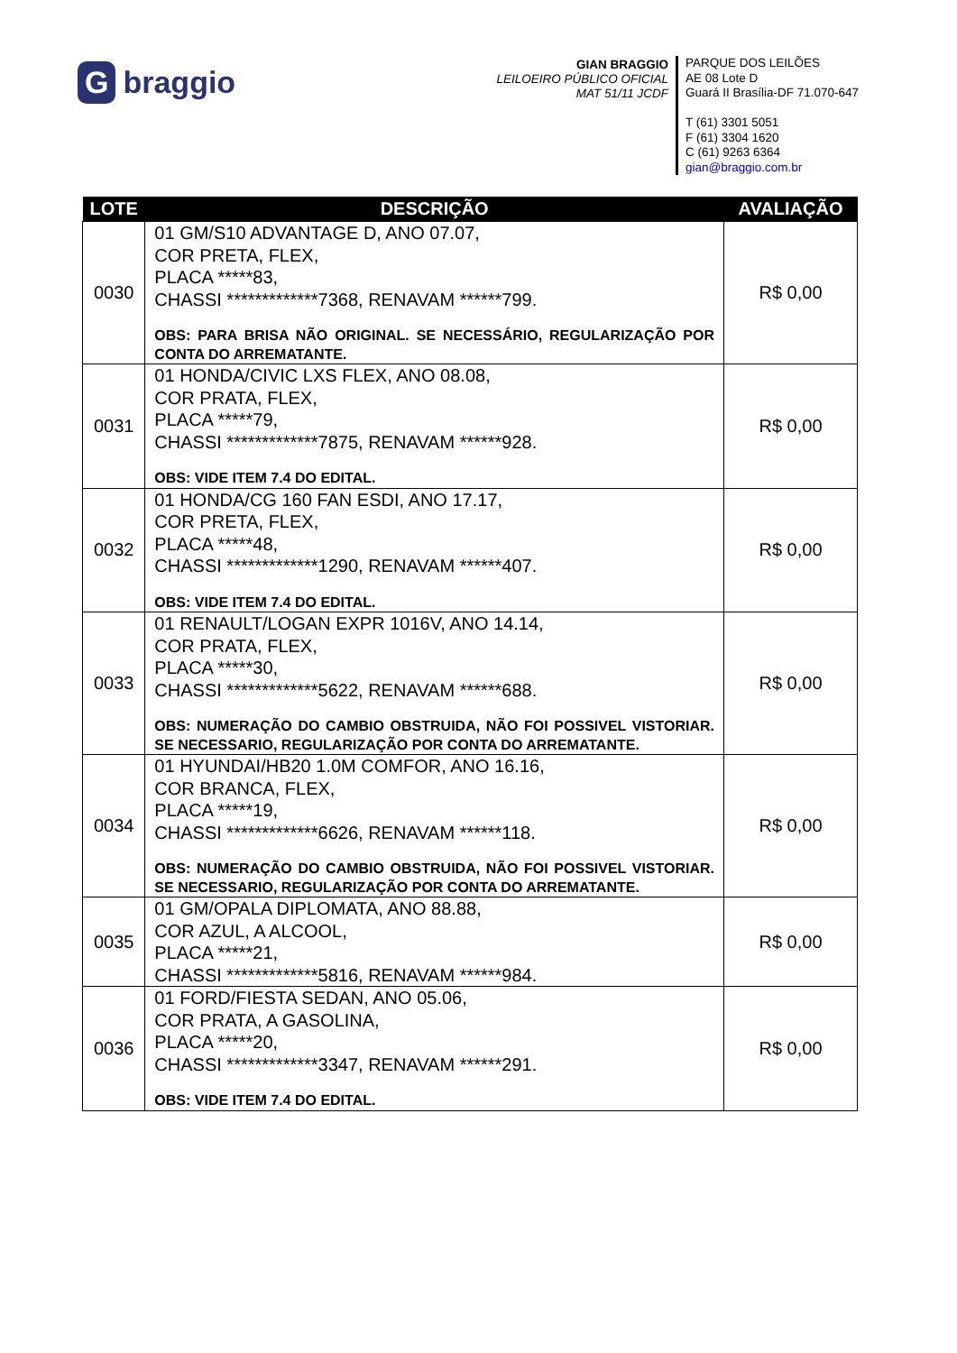Gbraggio
GIAN BRAGGIO
LEILOEIRO PÚBLICO OFICIAL
MAT 51/11 JCDF
PARQUE DOS LEILÕES
AE 08 Lote D
Guará II Brasília-DF 71.070-647
T (61) 3301 5051
F (61) 3304 1620
C (61) 9263 6364
gian@braggio.com.br
| LOTE | DESCRIÇÃO | AVALIAÇÃO |
| --- | --- | --- |
| 0030 | 01 GM/S10 ADVANTAGE D, ANO 07.07, COR PRETA, FLEX, PLACA *****83, CHASSI *************7368, RENAVAM ******799. OBS: PARA BRISA NÃO ORIGINAL. SE NECESSÁRIO, REGULARIZAÇÃO POR CONTA DO ARREMATANTE. | R$ 0,00 |
| 0031 | 01 HONDA/CIVIC LXS FLEX, ANO 08.08, COR PRATA, FLEX, PLACA *****79, CHASSI *************7875, RENAVAM ******928. OBS: VIDE ITEM 7.4 DO EDITAL. | R$ 0,00 |
| 0032 | 01 HONDA/CG 160 FAN ESDI, ANO 17.17, COR PRETA, FLEX, PLACA *****48, CHASSI *************1290, RENAVAM ******407. OBS: VIDE ITEM 7.4 DO EDITAL. | R$ 0,00 |
| 0033 | 01 RENAULT/LOGAN EXPR 1016V, ANO 14.14, COR PRATA, FLEX, PLACA *****30, CHASSI *************5622, RENAVAM ******688. OBS: NUMERAÇÃO DO CAMBIO OBSTRUIDA, NÃO FOI POSSIVEL VISTORIAR. SE NECESSARIO, REGULARIZAÇÃO POR CONTA DO ARREMATANTE. | R$ 0,00 |
| 0034 | 01 HYUNDAI/HB20 1.0M COMFOR, ANO 16.16, COR BRANCA, FLEX, PLACA *****19, CHASSI *************6626, RENAVAM ******118. OBS: NUMERAÇÃO DO CAMBIO OBSTRUIDA, NÃO FOI POSSIVEL VISTORIAR. SE NECESSARIO, REGULARIZAÇÃO POR CONTA DO ARREMATANTE. | R$ 0,00 |
| 0035 | 01 GM/OPALA DIPLOMATA, ANO 88.88, COR AZUL, A ALCOOL, PLACA *****21, CHASSI *************5816, RENAVAM ******984. | R$ 0,00 |
| 0036 | 01 FORD/FIESTA SEDAN, ANO 05.06, COR PRATA, A GASOLINA, PLACA *****20, CHASSI *************3347, RENAVAM ******291. OBS: VIDE ITEM 7.4 DO EDITAL. | R$ 0,00 |